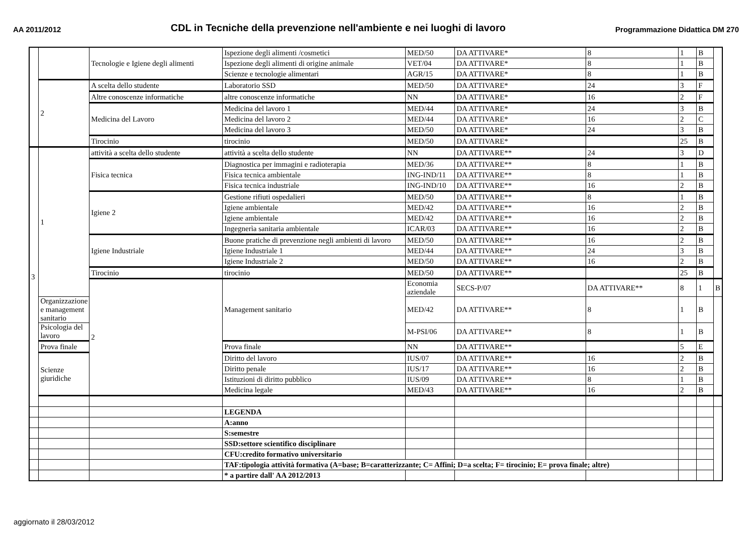AA 2011/2012 CDL in Tecniche della prevenzione nell'ambiente e nei luoghi di lavoro Programmazione Didattica DM 270
| | | Tecnologie e Igiene degli alimenti | Ispezione degli alimenti /cosmetici | MED/50 | DA ATTIVARE* | 8 | 1 | B | |
| | | | Ispezione degli alimenti di origine animale | VET/04 | DA ATTIVARE* | 8 | 1 | B | |
| | | | Scienze e tecnologie alimentari | AGR/15 | DA ATTIVARE* | 8 | 1 | B | |
| | 2 | A scelta dello studente | Laboratorio SSD | MED/50 | DA ATTIVARE* | 24 | 3 | F | |
| | | Altre conoscenze informatiche | altre conoscenze informatiche | NN | DA ATTIVARE* | 16 | 2 | F | |
| | | Medicina del Lavoro | Medicina del lavoro 1 | MED/44 | DA ATTIVARE* | 24 | 3 | B | |
| | | | Medicina del lavoro 2 | MED/44 | DA ATTIVARE* | 16 | 2 | C | |
| | | | Medicina del lavoro 3 | MED/50 | DA ATTIVARE* | 24 | 3 | B | |
| | | Tirocinio | tirocinio | MED/50 | DA ATTIVARE* | | 25 | B | |
| 3 | 1 | attività a scelta dello studente | attività a scelta dello studente | NN | DA ATTIVARE** | 24 | 3 | D | |
| | | Fisica tecnica | Diagnostica per immagini e radioterapia | MED/36 | DA ATTIVARE** | 8 | 1 | B | |
| | | | Fisica tecnica ambientale | ING-IND/11 | DA ATTIVARE** | 8 | 1 | B | |
| | | | Fisica tecnica industriale | ING-IND/10 | DA ATTIVARE** | 16 | 2 | B | |
| | | Igiene 2 | Gestione rifiuti ospedalieri | MED/50 | DA ATTIVARE** | 8 | 1 | B | |
| | | | Igiene ambientale | MED/42 | DA ATTIVARE** | 16 | 2 | B | |
| | | | Igiene ambientale | MED/42 | DA ATTIVARE** | 16 | 2 | B | |
| | | | Ingegnerìa sanitaria ambientale | ICAR/03 | DA ATTIVARE** | 16 | 2 | B | |
| | | Igiene Industriale | Buone pratiche di prevenzione negli ambienti di lavoro | MED/50 | DA ATTIVARE** | 16 | 2 | B | |
| | | | Igiene Industriale 1 | MED/44 | DA ATTIVARE** | 24 | 3 | B | |
| | | | Igiene Industriale 2 | MED/50 | DA ATTIVARE** | 16 | 2 | B | |
| | | Tirocinio | tirocinio | MED/50 | DA ATTIVARE** | | 25 | B | |
| | | 2 | Management sanitario | Economia aziendale | SECS-P/07 | DA ATTIVARE** | 8 | 1 | B |
| | Organizzazione e management sanitario | | | MED/42 | DA ATTIVARE** | 8 | 1 | B | |
| | Psicologia del lavoro | | | M-PSI/06 | DA ATTIVARE** | 8 | 1 | B | |
| | Prova finale | | Prova finale | NN | DA ATTIVARE** | | 5 | E | |
| | Scienze giuridiche | | Diritto del lavoro | IUS/07 | DA ATTIVARE** | 16 | 2 | B | |
| | | | Diritto penale | IUS/17 | DA ATTIVARE** | 16 | 2 | B | |
| | | | Istituzioni di diritto pubblico | IUS/09 | DA ATTIVARE** | 8 | 1 | B | |
| | | | Medicina legale | MED/43 | DA ATTIVARE** | 16 | 2 | B | |
| | | | LEGENDA | | | | | | |
| | | | A:anno | | | | | | |
| | | | S:semestre | | | | | | |
| | | | SSD:settore scientifico disciplinare | | | | | | |
| | | | CFU:credito formativo universitario | | | | | | |
| | | | TAF:tipologia attività formativa (A=base; B=caratterizzante; C= Affini; D=a scelta; F= tirocinio; E= prova finale; altre) | | | | | | |
| | | | * a partire dall' AA 2012/2013 | | | | | | |
aggiornato il 28/03/2012